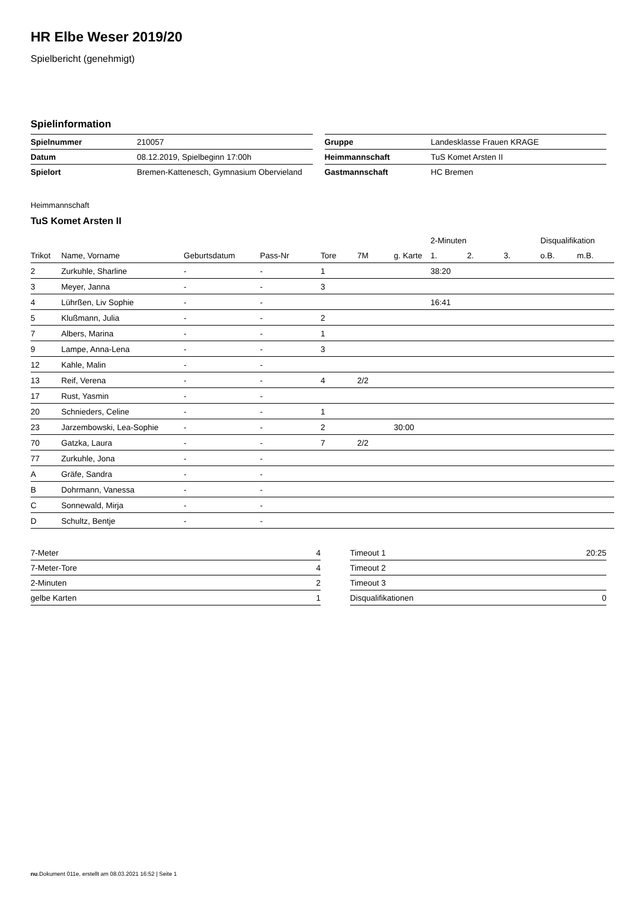HR Elbe Weser 2019/20
Spielbericht (genehmigt)
Spielinformation
| Spielnummer | 210057 |
| Datum | 08.12.2019, Spielbeginn 17:00h |
| Spielort | Bremen-Kattenesch, Gymnasium Obervieland |
| Gruppe | Landesklasse Frauen KRAGE |
| Heimmannschaft | TuS Komet Arsten II |
| Gastmannschaft | HC Bremen |
Heimmannschaft
TuS Komet Arsten II
| | | | | | | | 2-Minuten | | | Disqualifikation | |
| --- | --- | --- | --- | --- | --- | --- | --- | --- | --- | --- | --- |
| Trikot | Name, Vorname | Geburtsdatum | Pass-Nr | Tore | 7M | g. Karte | 1. | 2. | 3. | o.B. | m.B. |
| 2 | Zurkuhle, Sharline | - | - | 1 | | | 38:20 | | | | |
| 3 | Meyer, Janna | - | - | 3 | | | | | | | |
| 4 | Lührßen, Liv Sophie | - | - | | | | 16:41 | | | | |
| 5 | Klußmann, Julia | - | - | 2 | | | | | | | |
| 7 | Albers, Marina | - | - | 1 | | | | | | | |
| 9 | Lampe, Anna-Lena | - | - | 3 | | | | | | | |
| 12 | Kahle, Malin | - | - | | | | | | | | |
| 13 | Reif, Verena | - | - | 4 | 2/2 | | | | | | |
| 17 | Rust, Yasmin | - | - | | | | | | | | |
| 20 | Schnieders, Celine | - | - | 1 | | | | | | | |
| 23 | Jarzembowski, Lea-Sophie | - | - | 2 | | 30:00 | | | | | |
| 70 | Gatzka, Laura | - | - | 7 | 2/2 | | | | | | |
| 77 | Zurkuhle, Jona | - | - | | | | | | | | |
| A | Gräfe, Sandra | - | - | | | | | | | | |
| B | Dohrmann, Vanessa | - | - | | | | | | | | |
| C | Sonnewald, Mirja | - | - | | | | | | | | |
| D | Schultz, Bentje | - | - | | | | | | | | |
| 7-Meter | 4 |
| 7-Meter-Tore | 4 |
| 2-Minuten | 2 |
| gelbe Karten | 1 |
| Timeout 1 | 20:25 |
| Timeout 2 | |
| Timeout 3 | |
| Disqualifikationen | 0 |
nu.Dokument 011e, erstellt am 08.03.2021 16:52 | Seite 1